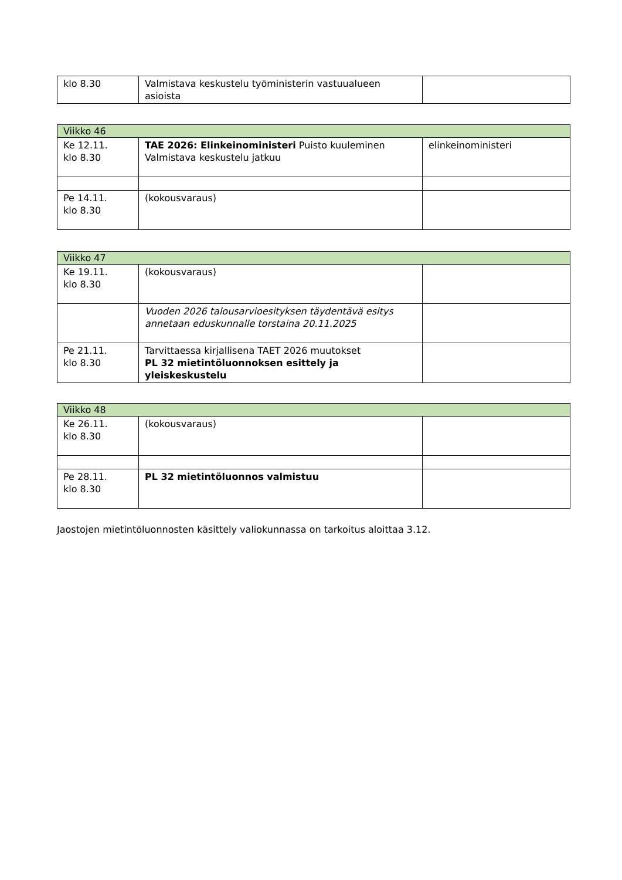| klo 8.30 | Valmistava keskustelu työministerin vastuualueen asioista | |
| Viikko 46 | | |
| Ke 12.11. klo 8.30 | TAE 2026: Elinkeinoministeri Puisto kuuleminen Valmistava keskustelu jatkuu | elinkeinoministeri |
| Pe 14.11. klo 8.30 | (kokousvaraus) | |
| Viikko 47 | | |
| Ke 19.11. klo 8.30 | (kokousvaraus) | |
| | Vuoden 2026 talousarvioesityksen täydentävä esitys annetaan eduskunnalle torstaina 20.11.2025 | |
| Pe 21.11. klo 8.30 | Tarvittaessa kirjallisena TAET 2026 muutokset PL 32 mietintöluonnoksen esittely ja yleiskeskustelu | |
| Viikko 48 | | |
| Ke 26.11. klo 8.30 | (kokousvaraus) | |
| Pe 28.11. klo 8.30 | PL 32 mietintöluonnos valmistuu | |
Jaostojen mietintöluonnosten käsittely valiokunnassa on tarkoitus aloittaa 3.12.